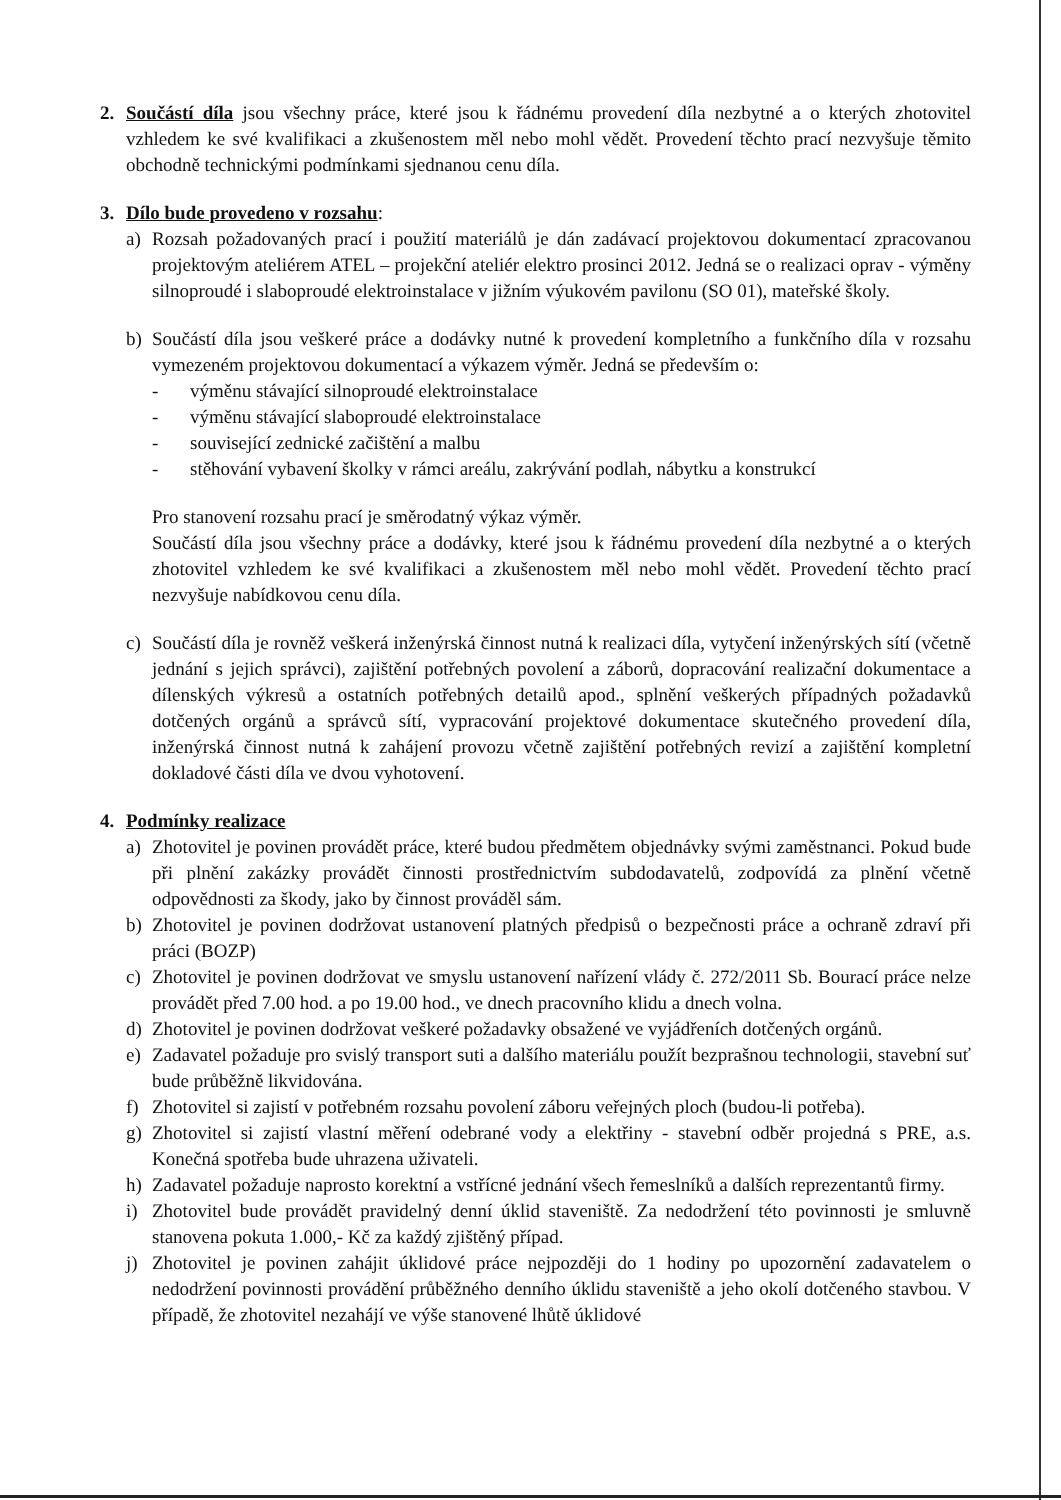2. Součástí díla jsou všechny práce, které jsou k řádnému provedení díla nezbytné a o kterých zhotovitel vzhledem ke své kvalifikaci a zkušenostem měl nebo mohl vědět. Provedení těchto prací nezvyšuje těmito obchodně technickými podmínkami sjednanou cenu díla.
3. Dílo bude provedeno v rozsahu:
a) Rozsah požadovaných prací i použití materiálů je dán zadávací projektovou dokumentací zpracovanou projektovým ateliérem ATEL – projekční ateliér elektro prosinci 2012. Jedná se o realizaci oprav - výměny silnoproudé i slaboproudé elektroinstalace v jižním výukovém pavilonu (SO 01), mateřské školy.
b) Součástí díla jsou veškeré práce a dodávky nutné k provedení kompletního a funkčního díla v rozsahu vymezeném projektovou dokumentací a výkazem výměr. Jedná se především o:
- výměnu stávající silnoproudé elektroinstalace
- výměnu stávající slaboproudé elektroinstalace
- související zednické začištění a malbu
- stěhování vybavení školky v rámci areálu, zakrývání podlah, nábytku a konstrukcí
Pro stanovení rozsahu prací je směrodatný výkaz výměr.
Součástí díla jsou všechny práce a dodávky, které jsou k řádnému provedení díla nezbytné a o kterých zhotovitel vzhledem ke své kvalifikaci a zkušenostem měl nebo mohl vědět. Provedení těchto prací nezvyšuje nabídkovou cenu díla.
c) Součástí díla je rovněž veškerá inženýrská činnost nutná k realizaci díla, vytyčení inženýrských sítí (včetně jednání s jejich správci), zajištění potřebných povolení a záborů, dopracování realizační dokumentace a dílenských výkresů a ostatních potřebných detailů apod., splnění veškerých případných požadavků dotčených orgánů a správců sítí, vypracování projektové dokumentace skutečného provedení díla, inženýrská činnost nutná k zahájení provozu včetně zajištění potřebných revizí a zajištění kompletní dokladové části díla ve dvou vyhotovení.
4. Podmínky realizace
a) Zhotovitel je povinen provádět práce, které budou předmětem objednávky svými zaměstnanci. Pokud bude při plnění zakázky provádět činnosti prostřednictvím subdodavatelů, zodpovídá za plnění včetně odpovědnosti za škody, jako by činnost prováděl sám.
b) Zhotovitel je povinen dodržovat ustanovení platných předpisů o bezpečnosti práce a ochraně zdraví při práci (BOZP)
c) Zhotovitel je povinen dodržovat ve smyslu ustanovení nařízení vlády č. 272/2011 Sb. Bourací práce nelze provádět před 7.00 hod. a po 19.00 hod., ve dnech pracovního klidu a dnech volna.
d) Zhotovitel je povinen dodržovat veškeré požadavky obsažené ve vyjádřeních dotčených orgánů.
e) Zadavatel požaduje pro svislý transport suti a dalšího materiálu použít bezprašnou technologii, stavební suť bude průběžně likvidována.
f) Zhotovitel si zajistí v potřebném rozsahu povolení záboru veřejných ploch (budou-li potřeba).
g) Zhotovitel si zajistí vlastní měření odebrané vody a elektřiny - stavební odběr projedná s PRE, a.s. Konečná spotřeba bude uhrazena uživateli.
h) Zadavatel požaduje naprosto korektní a vstřícné jednání všech řemeslníků a dalších reprezentantů firmy.
i) Zhotovitel bude provádět pravidelný denní úklid staveniště. Za nedodržení této povinnosti je smluvně stanovena pokuta 1.000,- Kč za každý zjištěný případ.
j) Zhotovitel je povinen zahájit úklidové práce nejpozději do 1 hodiny po upozornění zadavatelem o nedodržení povinnosti provádění průběžného denního úklidu staveniště a jeho okolí dotčeného stavbou. V případě, že zhotovitel nezahájí ve výše stanovené lhůtě úklidové